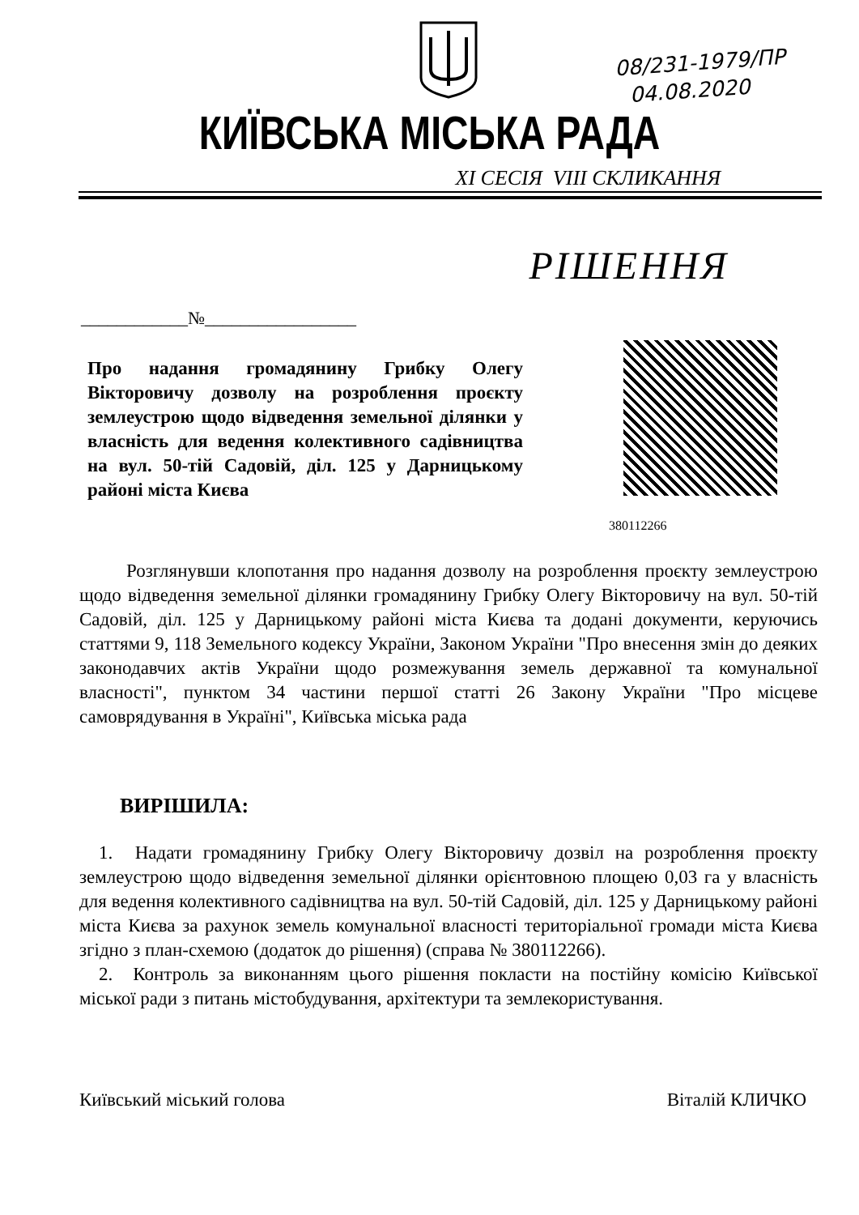08/231-1979/ПР
04.08.2020
КИЇВСЬКА МІСЬКА РАДА
XI СЕСІЯ VIII СКЛИКАННЯ
РІШЕННЯ
____________№_________________
Про надання громадянину Грибку Олегу Вікторовичу дозволу на розроблення проєкту землеустрою щодо відведення земельної ділянки у власність для ведення колективного садівництва на вул. 50-тій Садовій, діл. 125 у Дарницькому районі міста Києва
380112266
Розглянувши клопотання про надання дозволу на розроблення проєкту землеустрою щодо відведення земельної ділянки громадянину Грибку Олегу Вікторовичу на вул. 50-тій Садовій, діл. 125 у Дарницькому районі міста Києва та додані документи, керуючись статтями 9, 118 Земельного кодексу України, Законом України "Про внесення змін до деяких законодавчих актів України щодо розмежування земель державної та комунальної власності", пунктом 34 частини першої статті 26 Закону України "Про місцеве самоврядування в Україні", Київська міська рада
ВИРІШИЛА:
1. Надати громадянину Грибку Олегу Вікторовичу дозвіл на розроблення проєкту землеустрою щодо відведення земельної ділянки орієнтовною площею 0,03 га у власність для ведення колективного садівництва на вул. 50-тій Садовій, діл. 125 у Дарницькому районі міста Києва за рахунок земель комунальної власності територіальної громади міста Києва згідно з план-схемою (додаток до рішення) (справа № 380112266).
2. Контроль за виконанням цього рішення покласти на постійну комісію Київської міської ради з питань містобудування, архітектури та землекористування.
Київський міський голова Віталій КЛИЧКО